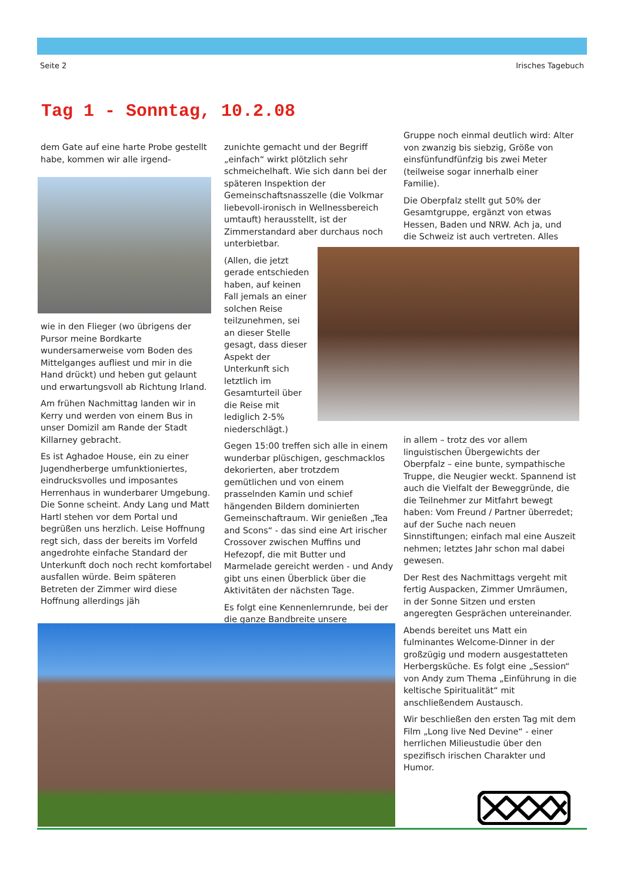Seite 2 Irisches Tagebuch
Tag 1 - Sonntag, 10.2.08
dem Gate auf eine harte Probe gestellt habe, kommen wir alle irgend-
wie in den Flieger (wo übrigens der Pursor meine Bordkarte wundersamerweise vom Boden des Mittelganges aufliest und mir in die Hand drückt) und heben gut gelaunt und erwartungsvoll ab Richtung Irland.
Am frühen Nachmittag landen wir in Kerry und werden von einem Bus in unser Domizil am Rande der Stadt Killarney gebracht.
Es ist Aghadoe House, ein zu einer Jugendherberge umfunktioniertes, eindrucksvolles und imposantes Herrenhaus in wunderbarer Umgebung. Die Sonne scheint. Andy Lang und Matt Hartl stehen vor dem Portal und begrüßen uns herzlich. Leise Hoffnung regt sich, dass der bereits im Vorfeld angedrohte einfache Standard der Unterkunft doch noch recht komfortabel ausfallen würde. Beim späteren Betreten der Zimmer wird diese Hoffnung allerdings jäh
zunichte gemacht und der Begriff „einfach“ wirkt plötzlich sehr schmeichelhaft. Wie sich dann bei der späteren Inspektion der Gemeinschaftsnasszelle (die Volkmar liebevoll-ironisch in Wellnessbereich umtauft) herausstellt, ist der Zimmerstandard aber durchaus noch unterbietbar.
(Allen, die jetzt gerade entschieden haben, auf keinen Fall jemals an einer solchen Reise teilzunehmen, sei an dieser Stelle gesagt, dass dieser Aspekt der Unterkunft sich letztlich im Gesamturteil über die Reise mit lediglich 2-5% niederschlägt.)
Gegen 15:00 treffen sich alle in einem wunderbar plüschigen, geschmacklos dekorierten, aber trotzdem gemütlichen und von einem prasselnden Kamin und schief hängenden Bildern dominierten Gemeinschaftraum. Wir genießen „Tea and Scons“ - das sind eine Art irischer Crossover zwischen Muffins und Hefezopf, die mit Butter und Marmelade gereicht werden - und Andy gibt uns einen Überblick über die Aktivitäten der nächsten Tage.
Es folgt eine Kennenlernrunde, bei der die ganze Bandbreite unsere
Gruppe noch einmal deutlich wird: Alter von zwanzig bis siebzig, Größe von einsfünfundfünfzig bis zwei Meter (teilweise sogar innerhalb einer Familie).
Die Oberpfalz stellt gut 50% der Gesamtgruppe, ergänzt von etwas Hessen, Baden und NRW. Ach ja, und die Schweiz ist auch vertreten. Alles
in allem – trotz des vor allem linguistischen Übergewichts der Oberpfalz – eine bunte, sympathische Truppe, die Neugier weckt. Spannend ist auch die Vielfalt der Beweggründe, die die Teilnehmer zur Mitfahrt bewegt haben: Vom Freund / Partner überredet; auf der Suche nach neuen Sinnstiftungen; einfach mal eine Auszeit nehmen; letztes Jahr schon mal dabei gewesen.
Der Rest des Nachmittags vergeht mit fertig Auspacken, Zimmer Umräumen, in der Sonne Sitzen und ersten angeregten Gesprächen untereinander.
Abends bereitet uns Matt ein fulminantes Welcome-Dinner in der großzügig und modern ausgestatteten Herbergsküche. Es folgt eine „Session“ von Andy zum Thema „Einführung in die keltische Spiritualität“ mit anschließendem Austausch.
Wir beschließen den ersten Tag mit dem Film „Long live Ned Devine“ - einer herrlichen Milieustudie über den spezifisch irischen Charakter und Humor.